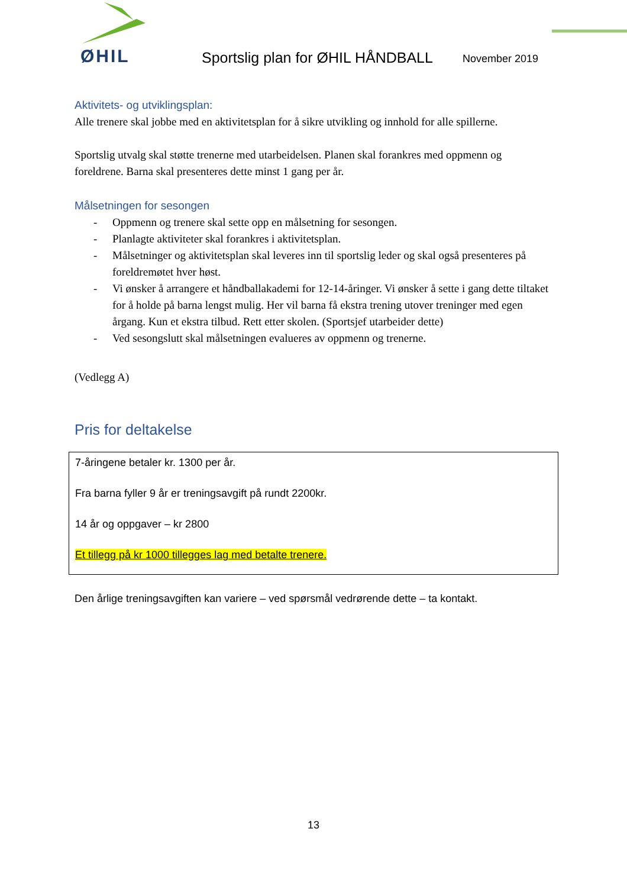ØHIL
Sportslig plan for ØHIL HÅNDBALL
November 2019
Aktivitets- og utviklingsplan:
Alle trenere skal jobbe med en aktivitetsplan for å sikre utvikling og innhold for alle spillerne.
Sportslig utvalg skal støtte trenerne med utarbeidelsen. Planen skal forankres med oppmenn og foreldrene. Barna skal presenteres dette minst 1 gang per år.
Målsetningen for sesongen
- Oppmenn og trenere skal sette opp en målsetning for sesongen.
- Planlagte aktiviteter skal forankres i aktivitetsplan.
- Målsetninger og aktivitetsplan skal leveres inn til sportslig leder og skal også presenteres på foreldremøtet hver høst.
- Vi ønsker å arrangere et håndballakademi for 12-14-åringer. Vi ønsker å sette i gang dette tiltaket for å holde på barna lengst mulig. Her vil barna få ekstra trening utover treninger med egen årgang. Kun et ekstra tilbud. Rett etter skolen. (Sportsjef utarbeider dette)
- Ved sesongslutt skal målsetningen evalueres av oppmenn og trenerne.
(Vedlegg A)
Pris for deltakelse
7-åringene betaler kr. 1300 per år.
Fra barna fyller 9 år er treningsavgift på rundt 2200kr.
14 år og oppgaver – kr 2800
Et tillegg på kr 1000 tillegges lag med betalte trenere.
Den årlige treningsavgiften kan variere – ved spørsmål vedrørende dette – ta kontakt.
13